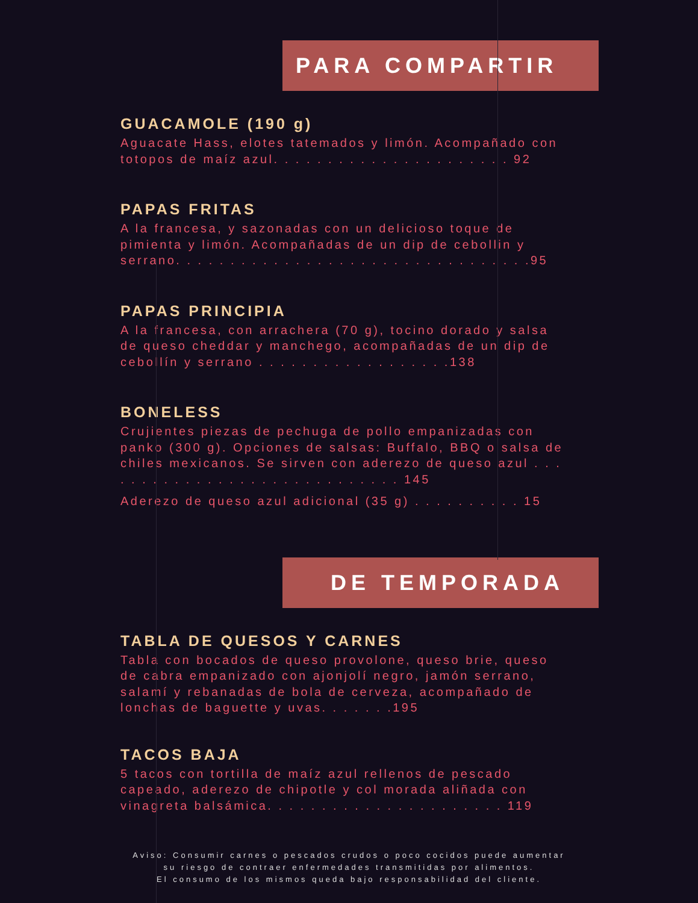PARA COMPARTIR
GUACAMOLE (190 g)
Aguacate Hass, elotes tatemados y limón. Acompañado con totopos de maíz azul. . . . . . . . . . . . . . . . . . . . . . 92
PAPAS FRITAS
A la francesa, y sazonadas con un delicioso toque de pimienta y limón. Acompañadas de un dip de cebollin y serrano. . . . . . . . . . . . . . . . . . . . . . . . . . . . . . . . .95
PAPAS PRINCIPIA
A la francesa, con arrachera (70 g), tocino dorado y salsa de queso cheddar y manchego, acompañadas de un dip de cebollín y serrano . . . . . . . . . . . . . . . . . .138
BONELESS
Crujientes piezas de pechuga de pollo empanizadas con panko (300 g). Opciones de salsas: Buffalo, BBQ o salsa de chiles mexicanos. Se sirven con aderezo de queso azul . . . . . . . . . . . . . . . . . . . . . . . . . . . . . 145
Aderezo de queso azul adicional (35 g) . . . . . . . . . . 15
DE TEMPORADA
TABLA DE QUESOS Y CARNES
Tabla con bocados de queso provolone, queso brie, queso de cabra empanizado con ajonjolí negro, jamón serrano, salamí y rebanadas de bola de cerveza, acompañado de lonchas de baguette y uvas. . . . . . .195
TACOS BAJA
5 tacos con tortilla de maíz azul rellenos de pescado capeado, aderezo de chipotle y col morada aliñada con vinagreta balsámica. . . . . . . . . . . . . . . . . . . . . . 119
Aviso: Consumir carnes o pescados crudos o poco cocidos puede aumentar
su riesgo de contraer enfermedades transmitidas por alimentos.
El consumo de los mismos queda bajo responsabilidad del cliente.